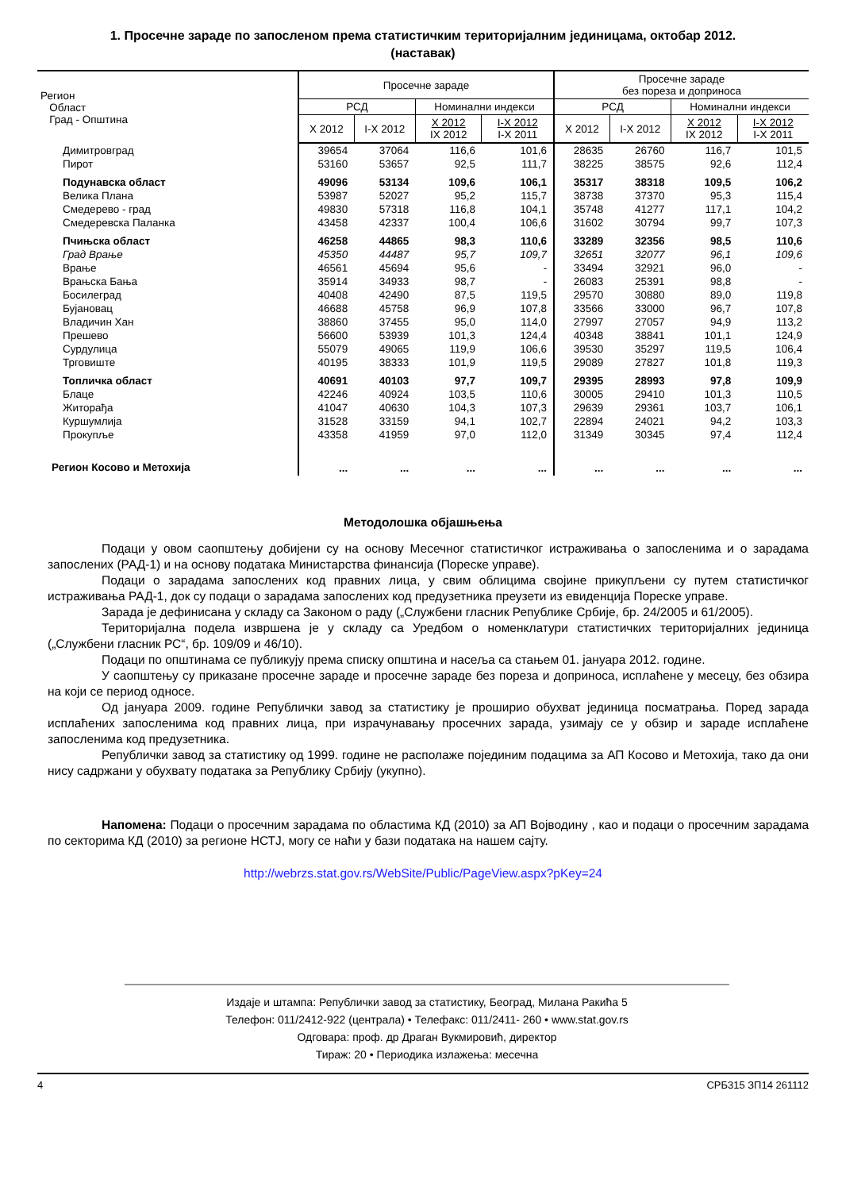1. Просечне зараде по запосленом према статистичким територијалним јединицама, октобар 2012.
(наставак)
| Регион Област Град - Општина | Просечне зараде | | | | Просечне зараде без пореза и доприноса | | | |
| --- | --- | --- | --- | --- | --- | --- | --- | --- |
| | РСД | | Номинални индекси | | РСД | | Номинални индекси | |
| | X 2012 | I-X 2012 | X 2012 IX 2012 | I-X 2012 I-X 2011 | X 2012 | I-X 2012 | X 2012 IX 2012 | I-X 2012 I-X 2011 |
| Димитровград | 39654 | 37064 | 116,6 | 101,6 | 28635 | 26760 | 116,7 | 101,5 |
| Пирот | 53160 | 53657 | 92,5 | 111,7 | 38225 | 38575 | 92,6 | 112,4 |
| Подунавска област | 49096 | 53134 | 109,6 | 106,1 | 35317 | 38318 | 109,5 | 106,2 |
| Велика Плана | 53987 | 52027 | 95,2 | 115,7 | 38738 | 37370 | 95,3 | 115,4 |
| Смедерево - град | 49830 | 57318 | 116,8 | 104,1 | 35748 | 41277 | 117,1 | 104,2 |
| Смедеревска Паланка | 43458 | 42337 | 100,4 | 106,6 | 31602 | 30794 | 99,7 | 107,3 |
| Пчињска област | 46258 | 44865 | 98,3 | 110,6 | 33289 | 32356 | 98,5 | 110,6 |
| Град Врање | 45350 | 44487 | 95,7 | 109,7 | 32651 | 32077 | 96,1 | 109,6 |
| Врање | 46561 | 45694 | 95,6 | - | 33494 | 32921 | 96,0 | - |
| Врањска Бања | 35914 | 34933 | 98,7 | - | 26083 | 25391 | 98,8 | - |
| Босилеград | 40408 | 42490 | 87,5 | 119,5 | 29570 | 30880 | 89,0 | 119,8 |
| Бујановац | 46688 | 45758 | 96,9 | 107,8 | 33566 | 33000 | 96,7 | 107,8 |
| Владичин Хан | 38860 | 37455 | 95,0 | 114,0 | 27997 | 27057 | 94,9 | 113,2 |
| Прешево | 56600 | 53939 | 101,3 | 124,4 | 40348 | 38841 | 101,1 | 124,9 |
| Сурдулица | 55079 | 49065 | 119,9 | 106,6 | 39530 | 35297 | 119,5 | 106,4 |
| Трговиште | 40195 | 38333 | 101,9 | 119,5 | 29089 | 27827 | 101,8 | 119,3 |
| Топличка област | 40691 | 40103 | 97,7 | 109,7 | 29395 | 28993 | 97,8 | 109,9 |
| Блаце | 42246 | 40924 | 103,5 | 110,6 | 30005 | 29410 | 101,3 | 110,5 |
| Житорађа | 41047 | 40630 | 104,3 | 107,3 | 29639 | 29361 | 103,7 | 106,1 |
| Куршумлија | 31528 | 33159 | 94,1 | 102,7 | 22894 | 24021 | 94,2 | 103,3 |
| Прокупље | 43358 | 41959 | 97,0 | 112,0 | 31349 | 30345 | 97,4 | 112,4 |
| Регион Косово и Метохија | ... | ... | ... | ... | ... | ... | ... | ... |
Методолошка објашњења
Подаци у овом саопштењу добијени су на основу Месечног статистичког истраживања о запосленима и о зарадама запослених (РАД-1) и на основу података Министарства финансија (Пореске управе).
Подаци о зарадама запослених код правних лица, у свим облицима својине прикупљени су путем статистичког истраживања РАД-1, док су подаци о зарадама запослених код предузетника преузети из евиденција Пореске управе.
Зарада је дефинисана у складу са Законом о раду („Службени гласник Републике Србије, бр. 24/2005 и 61/2005).
Територијална подела извршена је у складу са Уредбом о номенклатури статистичких територијалних јединица („Службени гласник РС“, бр. 109/09 и 46/10).
Подаци по општинама се публикују према списку општина и насеља са стањем 01. јануара 2012. године.
У саопштењу су приказане просечне зараде и просечне зараде без пореза и доприноса, исплаћене у месецу, без обзира на који се период односе.
Од јануара 2009. године Републички завод за статистику је проширио обухват јединица посматрања. Поред зарада исплаћених запосленима код правних лица, при израчунавању просечних зарада, узимају се у обзир и зараде исплаћене запосленима код предузетника.
Републички завод за статистику од 1999. године не располаже појединим подацима за АП Косово и Метохија, тако да они нису садржани у обухвату података за Републику Србију (укупно).
Напомена: Подаци о просечним зарадама по областима КД (2010) за АП Војводину , као и подаци о просечним зарадама по секторима КД (2010) за регионе НСТЈ, могу се наћи у бази података на нашем сајту.
http://webrzs.stat.gov.rs/WebSite/Public/PageView.aspx?pKey=24
Издаје и штампа: Републички завод за статистику, Београд, Милана Ракића 5
Телефон: 011/2412-922 (централа) • Телефакс: 011/2411- 260 • www.stat.gov.rs
Одговара: проф. др Драган Вукмировић, директор
Тираж: 20 • Периодика излажења: месечна
4 СРБ315 ЗП14 261112